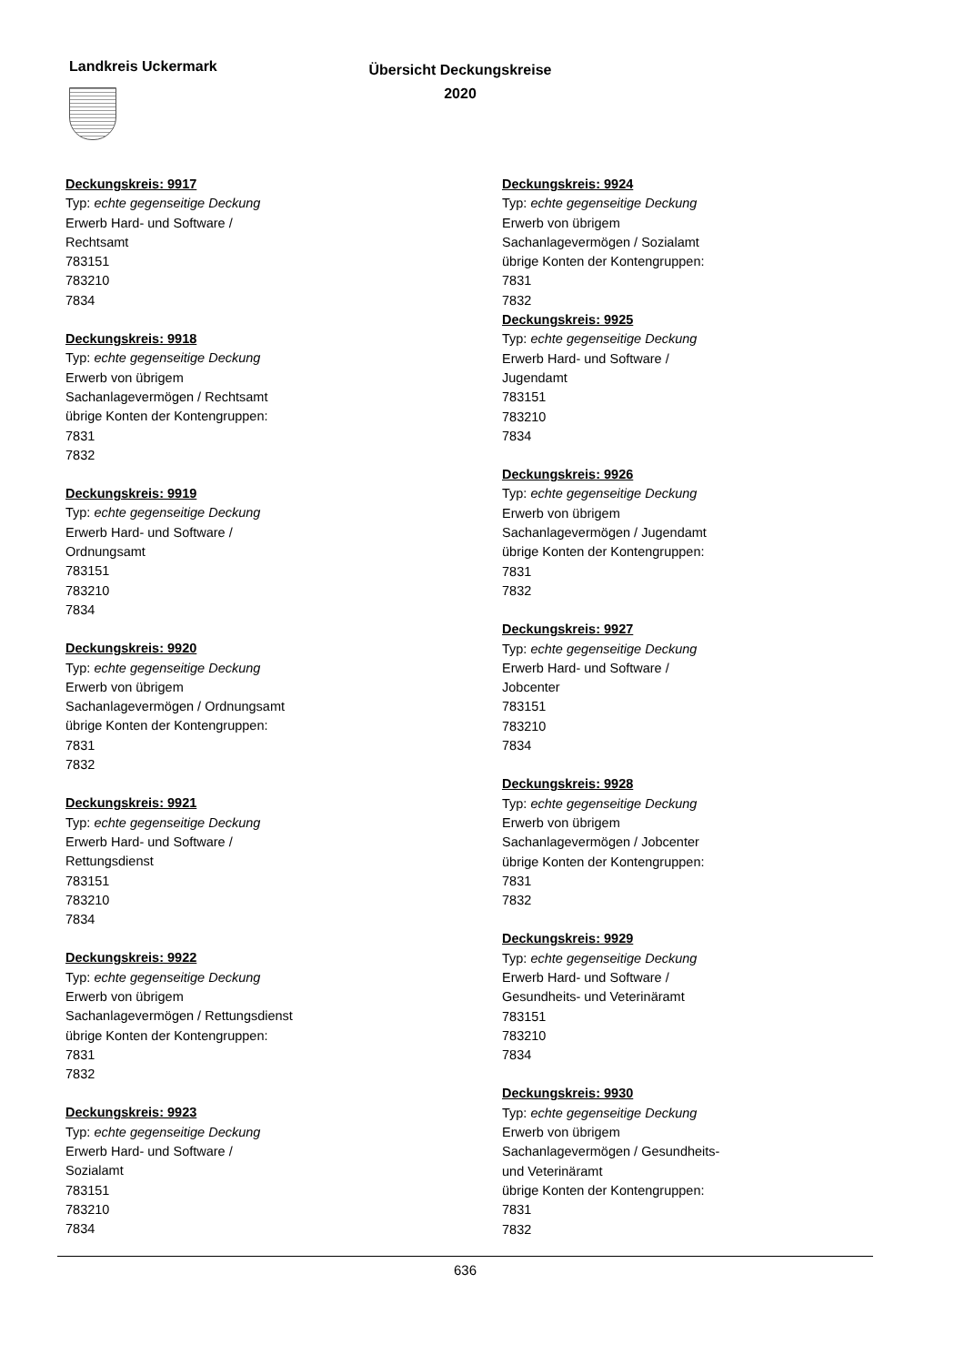Landkreis Uckermark
Übersicht Deckungskreise
2020
Deckungskreis: 9917
Typ: echte gegenseitige Deckung
Erwerb Hard- und Software /
Rechtsamt
783151
783210
7834
Deckungskreis: 9918
Typ: echte gegenseitige Deckung
Erwerb von übrigem
Sachanlagevermögen / Rechtsamt
übrige Konten der Kontengruppen:
7831
7832
Deckungskreis: 9919
Typ: echte gegenseitige Deckung
Erwerb Hard- und Software /
Ordnungsamt
783151
783210
7834
Deckungskreis: 9920
Typ: echte gegenseitige Deckung
Erwerb von übrigem
Sachanlagevermögen / Ordnungsamt
übrige Konten der Kontengruppen:
7831
7832
Deckungskreis: 9921
Typ: echte gegenseitige Deckung
Erwerb Hard- und Software /
Rettungsdienst
783151
783210
7834
Deckungskreis: 9922
Typ: echte gegenseitige Deckung
Erwerb von übrigem
Sachanlagevermögen / Rettungsdienst
übrige Konten der Kontengruppen:
7831
7832
Deckungskreis: 9923
Typ: echte gegenseitige Deckung
Erwerb Hard- und Software /
Sozialamt
783151
783210
7834
Deckungskreis: 9924
Typ: echte gegenseitige Deckung
Erwerb von übrigem
Sachanlagevermögen / Sozialamt
übrige Konten der Kontengruppen:
7831
7832
Deckungskreis: 9925
Typ: echte gegenseitige Deckung
Erwerb Hard- und Software /
Jugendamt
783151
783210
7834
Deckungskreis: 9926
Typ: echte gegenseitige Deckung
Erwerb von übrigem
Sachanlagevermögen / Jugendamt
übrige Konten der Kontengruppen:
7831
7832
Deckungskreis: 9927
Typ: echte gegenseitige Deckung
Erwerb Hard- und Software /
Jobcenter
783151
783210
7834
Deckungskreis: 9928
Typ: echte gegenseitige Deckung
Erwerb von übrigem
Sachanlagevermögen / Jobcenter
übrige Konten der Kontengruppen:
7831
7832
Deckungskreis: 9929
Typ: echte gegenseitige Deckung
Erwerb Hard- und Software /
Gesundheits- und Veterinäramt
783151
783210
7834
Deckungskreis: 9930
Typ: echte gegenseitige Deckung
Erwerb von übrigem
Sachanlagevermögen / Gesundheits-
und Veterinäramt
übrige Konten der Kontengruppen:
7831
7832
636